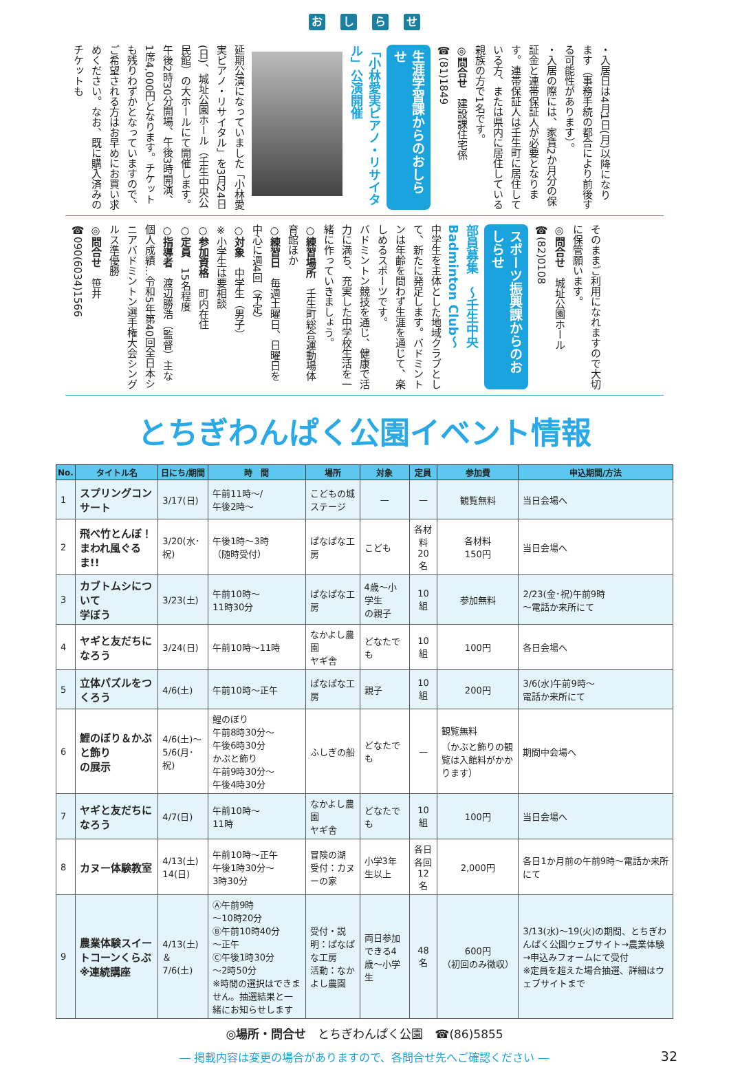おしらせ
・入居日は4月1日(月)以降になります（事務手続の都合により前後する可能性があります）。
・入居の際には、家賃2か月分の保証金と連帯保証人が必要となります。連帯保証人は壬生町に居住している方、または県内に居住している親族の方で1名です。
◎問合せ　建設課住宅係　☎(81)1849
生涯学習課からのおしらせ
「小林愛実ピアノ・リサイタル」公演開催
延期公演になっていました「小林愛実ピアノ・リサイタル」を3月24日(日)、城址公園ホール（壬生中央公民館）の大ホールにて開催します。午後2時30分開場、午後3時開演、1席4,000円となります。チケットも残りわずかとなっていますので、ご希望される方はお早めにお買い求めください。なお、既に購入済みのチケットも
そのままご利用になれますので大切に保管願います。
◎問合せ　城址公園ホール　☎(82)0108
スポーツ振興課からのおしらせ
部員募集　～壬生中央Badminton Club～
中学生を主体とした地域クラブとして、新たに発足します。バドミントンは年齢を問わず生涯を通じて、楽しめるスポーツです。
バドミントン競技を通じ、健康で活力に満ち、充実した中学校生活を一緒に作っていきましょう。
○練習場所　壬生町総合運動場体育館ほか
○練習日　毎週土曜日、日曜日を中心に週4回（予定）
○対象　中学生（男子）
※小学生は要相談
○参加資格　町内在住
○定員　15名程度
○指導者　渡辺勝浩（監督）主な個人成績…令和5年第40回全日本シニアバドミントン選手権大会シングルス準優勝
◎問合せ　笹井　☎090(6034)1566
とちぎわんぱく公園イベント情報
| No. | タイトル名 | 日にち/期間 | 時 間 | 場所 | 対象 | 定員 | 参加費 | 申込期間/方法 |
| --- | --- | --- | --- | --- | --- | --- | --- | --- |
| 1 | スプリングコンサート | 3/17(日) | 午前11時～/ 午後2時～ | こどもの城 ステージ | — | — | 観覧無料 | 当日会場へ |
| 2 | 飛べ竹とんぼ！ まわれ風ぐるま!! | 3/20(水･祝) | 午後1時～3時 （随時受付） | ぱなぱな工房 | こども | 各材料 20名 | 各材料 150円 | 当日会場へ |
| 3 | カブトムシについて 学ぼう | 3/23(土) | 午前10時～ 11時30分 | ぱなぱな工房 | 4歳～小学生 の親子 | 10組 | 参加無料 | 2/23(金･祝)午前9時 ～電話か来所にて |
| 4 | ヤギと友だちになろう | 3/24(日) | 午前10時～11時 | なかよし農園 ヤギ舎 | どなたでも | 10組 | 100円 | 各日会場へ |
| 5 | 立体パズルをつくろう | 4/6(土) | 午前10時～正午 | ぱなぱな工房 | 親子 | 10組 | 200円 | 3/6(水)午前9時～ 電話か来所にて |
| 6 | 鯉のぼり＆かぶと飾り の展示 | 4/6(土)～ 5/6(月･祝) | 鯉のぼり 午前8時30分～ 午後6時30分 かぶと飾り 午前9時30分～ 午後4時30分 | ふしぎの船 | どなたでも | — | 観覧無料 （かぶと飾りの観覧は入館料がかかります） | 期間中会場へ |
| 7 | ヤギと友だちになろう | 4/7(日) | 午前10時～ 11時 | なかよし農園 ヤギ舎 | どなたでも | 10組 | 100円 | 当日会場へ |
| 8 | カヌー体験教室 | 4/13(土) 14(日) | 午前10時～正午 午後1時30分～ 3時30分 | 冒険の湖 受付：カヌーの家 | 小学3年生以上 | 各日各回 12名 | 2,000円 | 各日1か月前の午前9時～電話か来所にて |
| 9 | 農業体験スイートコーンくらぶ※連続講座 | 4/13(土)＆ 7/6(土) | Ⓐ午前9時 ～10時20分 Ⓑ午前10時40分 ～正午 Ⓒ午後1時30分 ～2時50分 ※時間の選択はできません。抽選結果と一緒にお知らせします | 受付・説明：ぱなぱな工房 活動：なかよし農園 | 両日参加できる4歳～小学生 | 48名 | 600円 （初回のみ徴収） | 3/13(水)～19(火)の期間、とちぎわんぱく公園ウェブサイト→農業体験→申込みフォームにて受付 ※定員を超えた場合抽選、詳細はウェブサイトまで |
◎場所・問合せ　とちぎわんぱく公園　☎(86)5855
― 掲載内容は変更の場合がありますので、各問合せ先へご確認ください ― 32